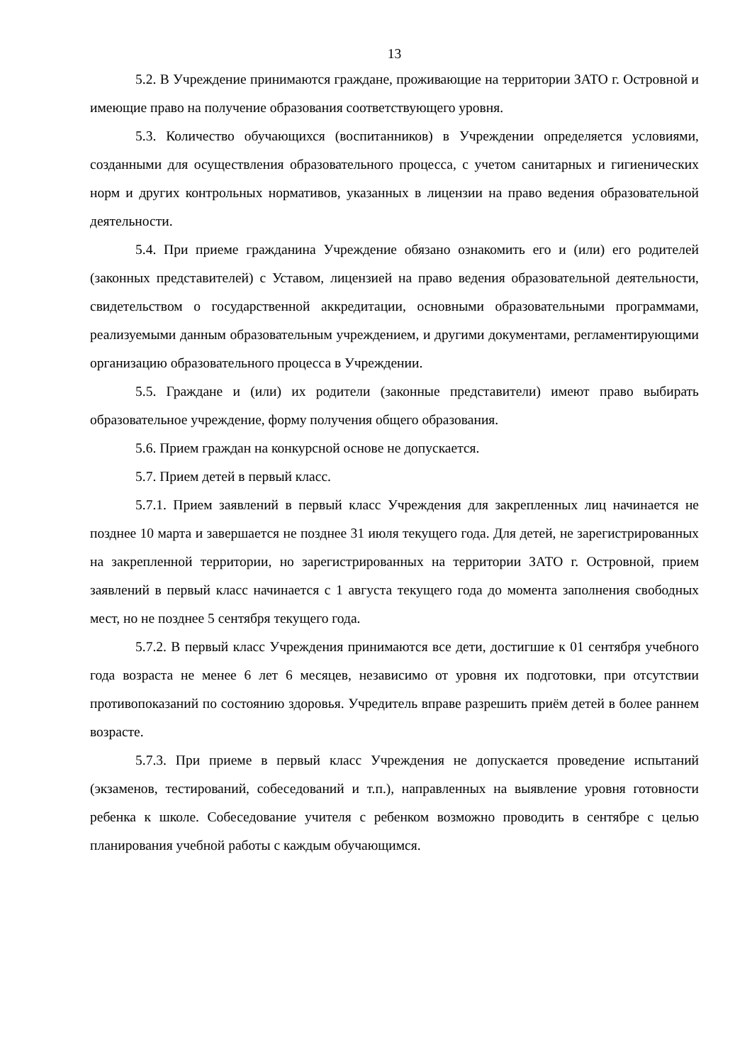13
5.2. В Учреждение принимаются граждане, проживающие на территории ЗАТО г. Островной и имеющие право на получение образования соответствующего уровня.
5.3. Количество обучающихся (воспитанников) в Учреждении определяется условиями, созданными для осуществления образовательного процесса, с учетом санитарных и гигиенических норм и других контрольных нормативов, указанных в лицензии на право ведения образовательной деятельности.
5.4. При приеме гражданина Учреждение обязано ознакомить его и (или) его родителей (законных представителей) с Уставом, лицензией на право ведения образовательной деятельности, свидетельством о государственной аккредитации, основными образовательными программами, реализуемыми данным образовательным учреждением, и другими документами, регламентирующими организацию образовательного процесса в Учреждении.
5.5. Граждане и (или) их родители (законные представители) имеют право выбирать образовательное учреждение, форму получения общего образования.
5.6. Прием граждан на конкурсной основе не допускается.
5.7. Прием детей в первый класс.
5.7.1. Прием заявлений в первый класс Учреждения для закрепленных лиц начинается не позднее 10 марта и завершается не позднее 31 июля текущего года. Для детей, не зарегистрированных на закрепленной территории, но зарегистрированных на территории ЗАТО г. Островной, прием заявлений в первый класс начинается с 1 августа текущего года до момента заполнения свободных мест, но не позднее 5 сентября текущего года.
5.7.2. В первый класс Учреждения принимаются все дети, достигшие к 01 сентября учебного года возраста не менее 6 лет 6 месяцев, независимо от уровня их подготовки, при отсутствии противопоказаний по состоянию здоровья. Учредитель вправе разрешить приём детей в более раннем возрасте.
5.7.3. При приеме в первый класс Учреждения не допускается проведение испытаний (экзаменов, тестирований, собеседований и т.п.), направленных на выявление уровня готовности ребенка к школе. Собеседование учителя с ребенком возможно проводить в сентябре с целью планирования учебной работы с каждым обучающимся.